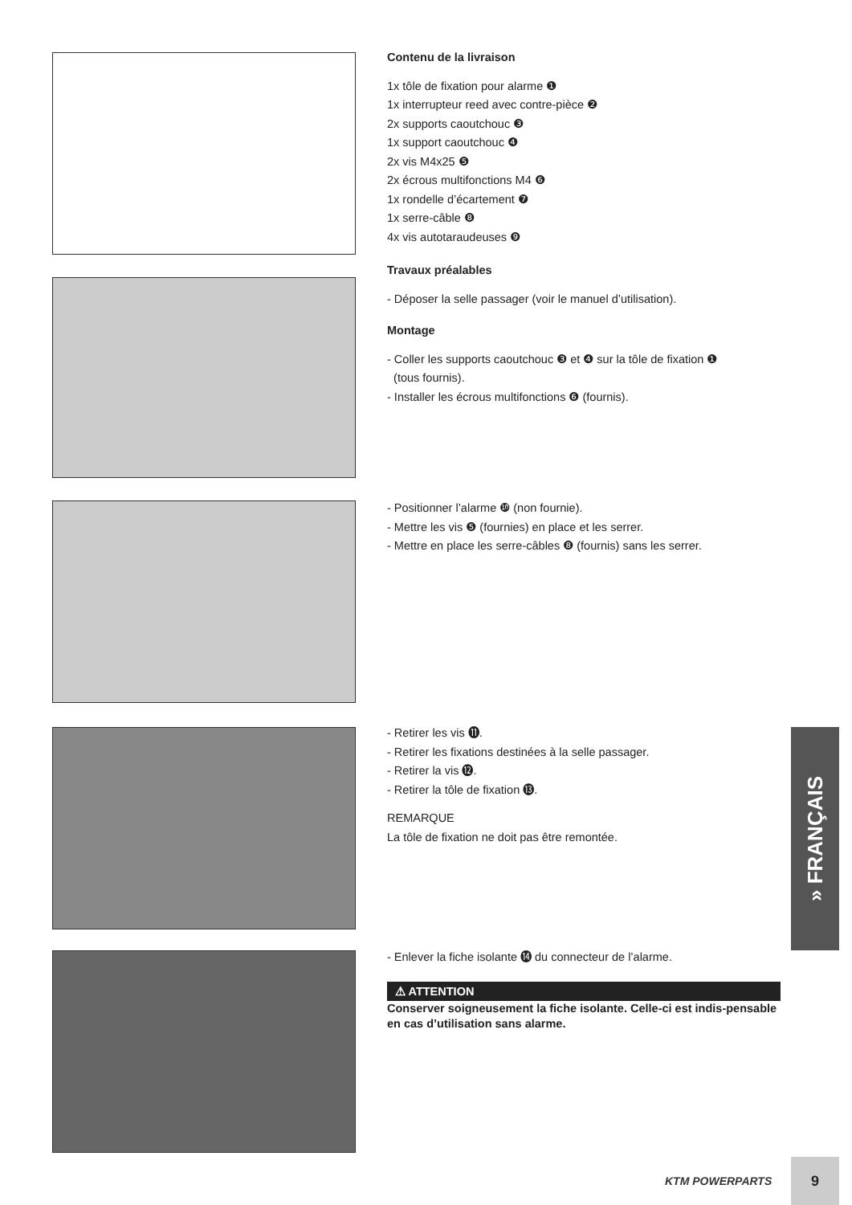Contenu de la livraison
1x tôle de fixation pour alarme ❶
1x interrupteur reed avec contre-pièce ❷
2x supports caoutchouc ❸
1x support caoutchouc ❹
2x vis M4x25 ❺
2x écrous multifonctions M4 ❻
1x rondelle d’écartement ❼
1x serre-câble ❽
4x vis autotaraudeuses ❾
Travaux préalables
- Déposer la selle passager (voir le manuel d’utilisation).
Montage
- Coller les supports caoutchouc ❸ et ❹ sur la tôle de fixation ❶
(tous fournis).
- Installer les écrous multifonctions ❻ (fournis).
- Positionner l’alarme ❿ (non fournie).
- Mettre les vis ❺ (fournies) en place et les serrer.
- Mettre en place les serre-câbles ❽ (fournis) sans les serrer.
- Retirer les vis ⓫.
- Retirer les fixations destinées à la selle passager.
- Retirer la vis ⓬.
- Retirer la tôle de fixation ⓭.
REMARQUE
La tôle de fixation ne doit pas être remontée.
- Enlever la fiche isolante ⓮ du connecteur de l’alarme.
⚠ ATTENTION
Conserver soigneusement la fiche isolante. Celle-ci est indis-pensable en cas d’utilisation sans alarme.
» FRANÇAIS
KTM POWERPARTS
9